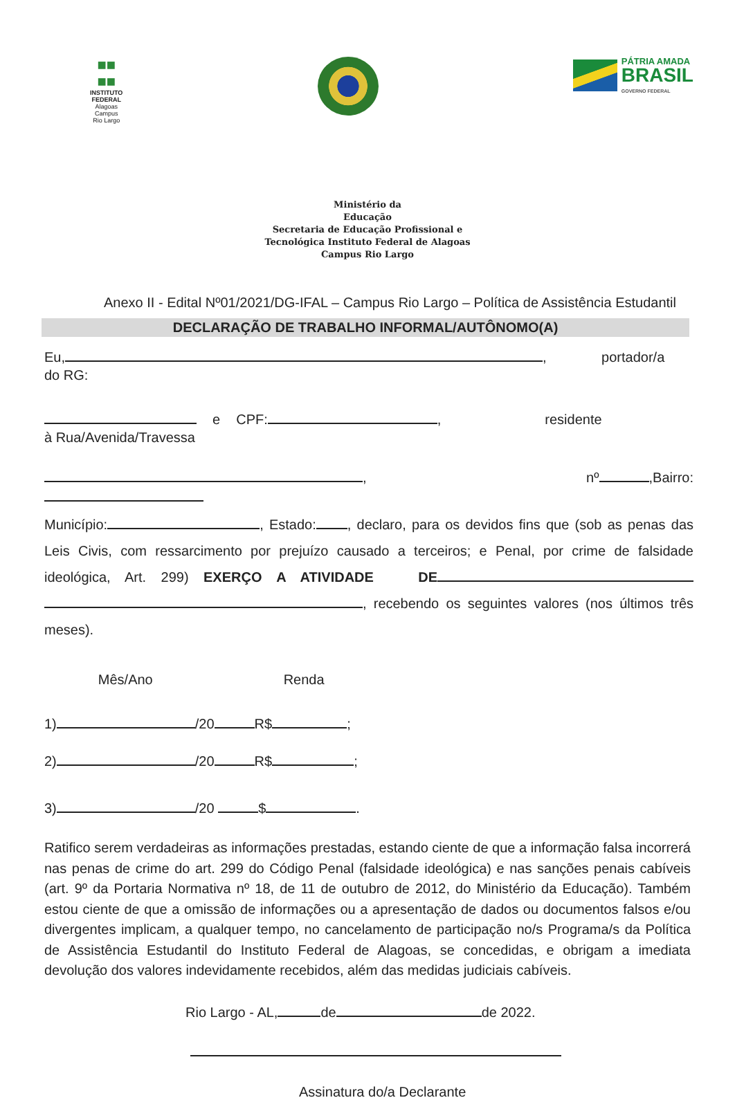■■
■■
INSTITUTO
FEDERAL
Alagoas
Campus
Rio Largo
PÁTRIA AMADA
BRASIL
GOVERNO FEDERAL
Ministério da
Educação
Secretaria de Educação Profissional e
Tecnológica Instituto Federal de Alagoas
Campus Rio Largo
Anexo II - Edital Nº01/2021/DG-IFAL – Campus Rio Largo – Política de Assistência Estudantil
DECLARAÇÃO DE TRABALHO INFORMAL/AUTÔNOMO(A)
Eu, , portador/a do RG:
e CPF: , residente à Rua/Avenida/Travessa
, nº ,Bairro:
Município: , Estado: , declaro, para os devidos fins que (sob as penas das Leis Civis, com ressarcimento por prejuízo causado a terceiros; e Penal, por crime de falsidade ideológica, Art. 299) EXERÇO A ATIVIDADE DE , recebendo os seguintes valores (nos últimos três meses).
Mês/Ano Renda
1) /20 R$ ;
2) /20 R$ ;
3) /20 $ .
Ratifico serem verdadeiras as informações prestadas, estando ciente de que a informação falsa incorrerá nas penas de crime do art. 299 do Código Penal (falsidade ideológica) e nas sanções penais cabíveis (art. 9º da Portaria Normativa nº 18, de 11 de outubro de 2012, do Ministério da Educação). Também estou ciente de que a omissão de informações ou a apresentação de dados ou documentos falsos e/ou divergentes implicam, a qualquer tempo, no cancelamento de participação no/s Programa/s da Política de Assistência Estudantil do Instituto Federal de Alagoas, se concedidas, e obrigam a imediata devolução dos valores indevidamente recebidos, além das medidas judiciais cabíveis.
Rio Largo - AL, de de 2022.
Assinatura do/a Declarante